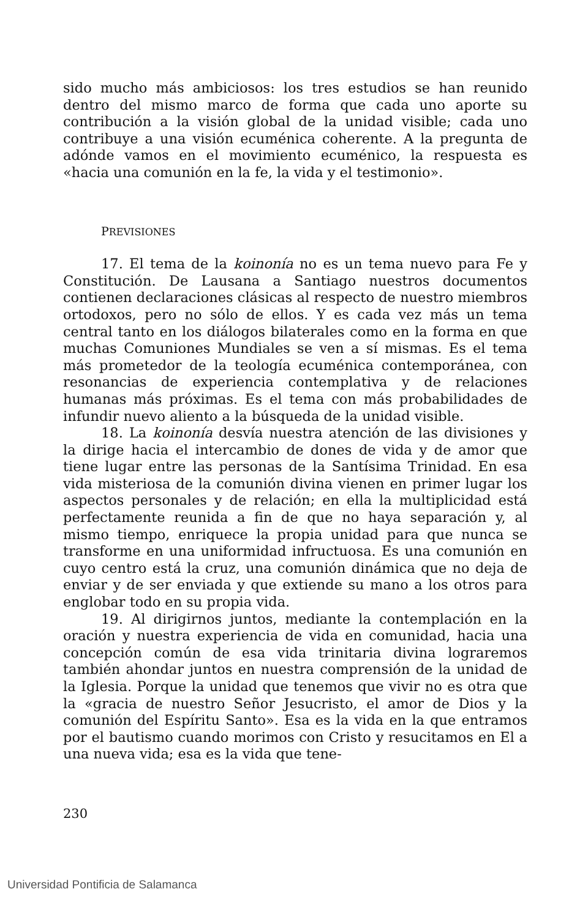sido mucho más ambiciosos: los tres estudios se han reunido dentro del mismo marco de forma que cada uno aporte su contribución a la visión global de la unidad visible; cada uno contribuye a una visión ecuménica coherente. A la pregunta de adónde vamos en el movimiento ecuménico, la respuesta es «hacia una comunión en la fe, la vida y el testimonio».
PREVISIONES
17. El tema de la koinonía no es un tema nuevo para Fe y Constitución. De Lausana a Santiago nuestros documentos contienen declaraciones clásicas al respecto de nuestro miembros ortodoxos, pero no sólo de ellos. Y es cada vez más un tema central tanto en los diálogos bilaterales como en la forma en que muchas Comuniones Mundiales se ven a sí mismas. Es el tema más prometedor de la teología ecuménica contemporánea, con resonancias de experiencia contemplativa y de relaciones humanas más próximas. Es el tema con más probabilidades de infundir nuevo aliento a la búsqueda de la unidad visible.
18. La koinonía desvía nuestra atención de las divisiones y la dirige hacia el intercambio de dones de vida y de amor que tiene lugar entre las personas de la Santísima Trinidad. En esa vida misteriosa de la comunión divina vienen en primer lugar los aspectos personales y de relación; en ella la multiplicidad está perfectamente reunida a fin de que no haya separación y, al mismo tiempo, enriquece la propia unidad para que nunca se transforme en una uniformidad infructuosa. Es una comunión en cuyo centro está la cruz, una comunión dinámica que no deja de enviar y de ser enviada y que extiende su mano a los otros para englobar todo en su propia vida.
19. Al dirigirnos juntos, mediante la contemplación en la oración y nuestra experiencia de vida en comunidad, hacia una concepción común de esa vida trinitaria divina lograremos también ahondar juntos en nuestra comprensión de la unidad de la Iglesia. Porque la unidad que tenemos que vivir no es otra que la «gracia de nuestro Señor Jesucristo, el amor de Dios y la comunión del Espíritu Santo». Esa es la vida en la que entramos por el bautismo cuando morimos con Cristo y resucitamos en El a una nueva vida; esa es la vida que tene-
230
Universidad Pontificia de Salamanca